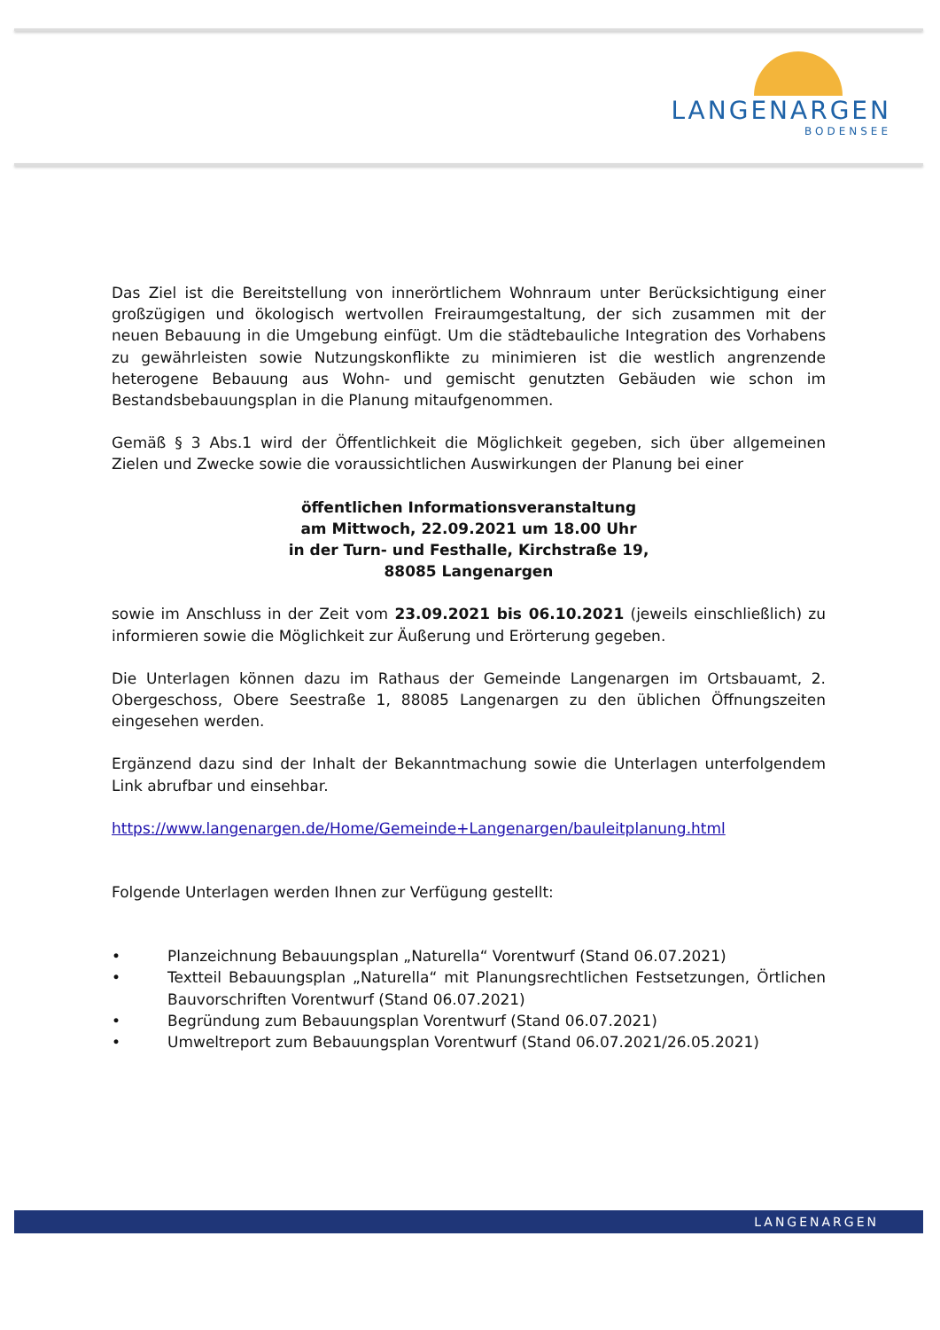LANGENARGEN
BODENSEE
Das Ziel ist die Bereitstellung von innerörtlichem Wohnraum unter Berücksichtigung einer großzügigen und ökologisch wertvollen Freiraumgestaltung, der sich zusammen mit der neuen Bebauung in die Umgebung einfügt. Um die städtebauliche Integration des Vorhabens zu gewährleisten sowie Nutzungskonflikte zu minimieren ist die westlich angrenzende heterogene Bebauung aus Wohn- und gemischt genutzten Gebäuden wie schon im Bestandsbebauungsplan in die Planung mitaufgenommen.
Gemäß § 3 Abs.1 wird der Öffentlichkeit die Möglichkeit gegeben, sich über allgemeinen Zielen und Zwecke sowie die voraussichtlichen Auswirkungen der Planung bei einer
öffentlichen Informationsveranstaltung
am Mittwoch, 22.09.2021 um 18.00 Uhr
in der Turn- und Festhalle, Kirchstraße 19,
88085 Langenargen
sowie im Anschluss in der Zeit vom 23.09.2021 bis 06.10.2021 (jeweils einschließlich) zu informieren sowie die Möglichkeit zur Äußerung und Erörterung gegeben.
Die Unterlagen können dazu im Rathaus der Gemeinde Langenargen im Ortsbauamt, 2. Obergeschoss, Obere Seestraße 1, 88085 Langenargen zu den üblichen Öffnungszeiten eingesehen werden.
Ergänzend dazu sind der Inhalt der Bekanntmachung sowie die Unterlagen unterfolgendem Link abrufbar und einsehbar.
https://www.langenargen.de/Home/Gemeinde+Langenargen/bauleitplanung.html
Folgende Unterlagen werden Ihnen zur Verfügung gestellt:
• Planzeichnung Bebauungsplan „Naturella“ Vorentwurf (Stand 06.07.2021)
• Textteil Bebauungsplan „Naturella“ mit Planungsrechtlichen Festsetzungen, Örtlichen Bauvorschriften Vorentwurf (Stand 06.07.2021)
• Begründung zum Bebauungsplan Vorentwurf (Stand 06.07.2021)
• Umweltreport zum Bebauungsplan Vorentwurf (Stand 06.07.2021/26.05.2021)
LANGENARGEN